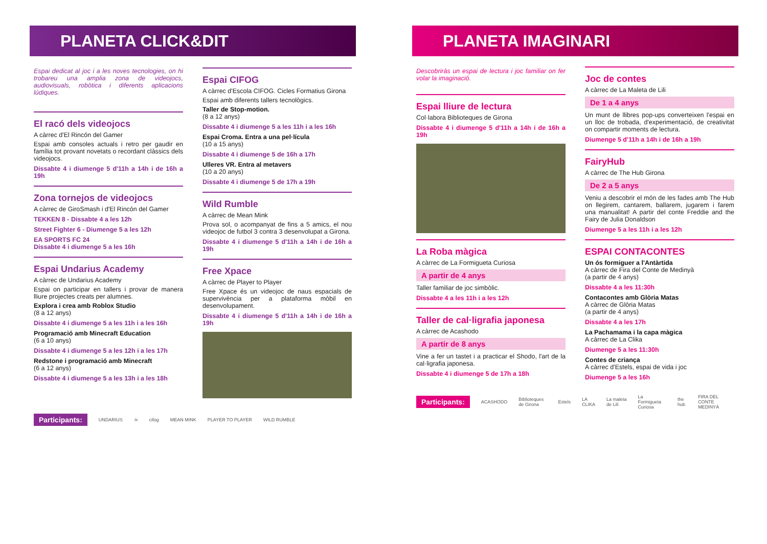PLANETA CLICK&DIT
Espai dedicat al joc i a les noves tecnologies, on hi trobareu una amplia zona de videojocs, audiovisuals, robòtica i diferents aplicacions lúdiques.
El racó dels videojocs
A càrrec d'El Rincón del Gamer
Espai amb consoles actuals i retro per gaudir en família tot provant novetats o recordant clàssics dels videojocs.
Dissabte 4 i diumenge 5 d'11h a 14h i de 16h a 19h
Zona tornejos de videojocs
A càrrec de GiroSmash i d'El Rincón del Gamer
TEKKEN 8 - Dissabte 4 a les 12h
Street Fighter 6 - Diumenge 5 a les 12h
EA SPORTS FC 24
Dissabte 4 i diumenge 5 a les 16h
Espai Undarius Academy
A càrrec de Undarius Academy
Espai on participar en tallers i provar de manera lliure projectes creats per alumnes.
Explora i crea amb Roblox Studio
(8 a 12 anys)
Dissabte 4 i diumenge 5 a les 11h i a les 16h
Programació amb Minecraft Education
(6 a 10 anys)
Dissabte 4 i diumenge 5 a les 12h i a les 17h
Redstone i programació amb Minecraft
(6 a 12 anys)
Dissabte 4 i diumenge 5 a les 13h i a les 18h
Espai CIFOG
A càrrec d'Escola CIFOG. Cicles Formatius Girona
Espai amb diferents tallers tecnològics.
Taller de Stop-motion.
(8 a 12 anys)
Dissabte 4 i diumenge 5 a les 11h i a les 16h
Espai Croma. Entra a una pel·lícula
(10 a 15 anys)
Dissabte 4 i diumenge 5 de 16h a 17h
Ulleres VR. Entra al metavers
(10 a 20 anys)
Dissabte 4 i diumenge 5 de 17h a 19h
Wild Rumble
A càrrec de Mean Mink
Prova sol, o acompanyat de fins a 5 amics, el nou videojoc de futbol 3 contra 3 desenvolupat a Girona.
Dissabte 4 i diumenge 5 d'11h a 14h i de 16h a 19h
Free Xpace
A càrrec de Player to Player
Free Xpace és un videojoc de naus espacials de supervivència per a plataforma mòbil en desenvolupament.
Dissabte 4 i diumenge 5 d'11h a 14h i de 16h a 19h
Participants: UNDARIUS ☠ cifog MEAN MINK PLAYER TO PLAYER WILD RUMBLE
PLANETA IMAGINARI
Descobriràs un espai de lectura i joc familiar on fer volar la imaginació.
Espai lliure de lectura
Col·labora Biblioteques de Girona
Dissabte 4 i diumenge 5 d'11h a 14h i de 16h a 19h
La Roba màgica
A càrrec de La Formigueta Curiosa
A partir de 4 anys
Taller familiar de joc simbòlic.
Dissabte 4 a les 11h i a les 12h
Taller de cal·ligrafia japonesa
A càrrec de Acashodo
A partir de 8 anys
Vine a fer un tastet i a practicar el Shodo, l'art de la cal·ligrafia japonesa.
Dissabte 4 i diumenge 5 de 17h a 18h
Joc de contes
A càrrec de La Maleta de Lili
De 1 a 4 anys
Un munt de llibres pop-ups converteixen l'espai en un lloc de trobada, d'experimentació, de creativitat on compartir moments de lectura.
Diumenge 5 d'11h a 14h i de 16h a 19h
FairyHub
A càrrec de The Hub Girona
De 2 a 5 anys
Veniu a descobrir el món de les fades amb The Hub on llegirem, cantarem, ballarem, jugarem i farem una manualitat! A partir del conte Freddie and the Fairy de Julia Donaldson
Diumenge 5 a les 11h i a les 12h
ESPAI CONTACONTES
Un ós formiguer a l'Antàrtida
A càrrec de Fira del Conte de Medinyà
(a partir de 4 anys)
Dissabte 4 a les 11:30h
Contacontes amb Glòria Matas
A càrrec de Glòria Matas
(a partir de 4 anys)
Dissabte 4 a les 17h
La Pachamama i la capa màgica
A càrrec de La Clika
Diumenge 5 a les 11:30h
Contes de criança
A càrrec d'Estels, espai de vida i joc
Diumenge 5 a les 16h
Participants: ACASHODO Biblioteques de Girona Estels LA CLIKA La maleta de Lili La Formigueta Curiosa the hub FIRA DEL CONTE MEDINYÀ